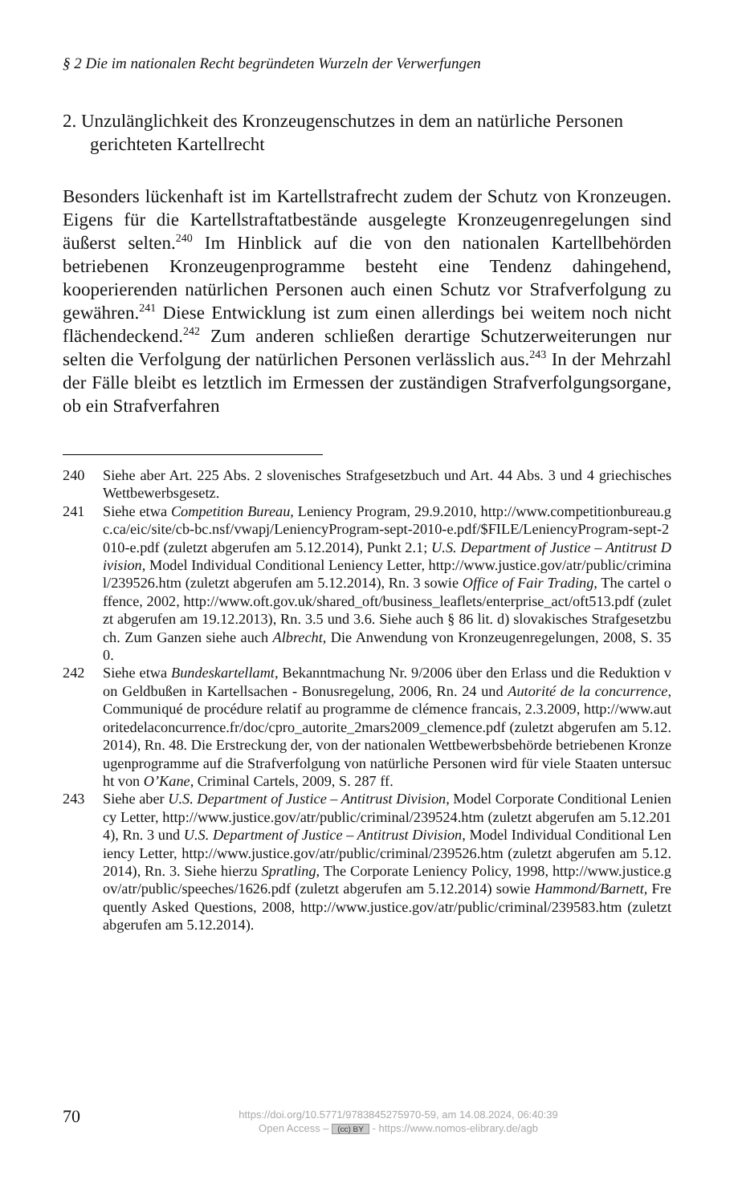§ 2 Die im nationalen Recht begründeten Wurzeln der Verwerfungen
2. Unzulänglichkeit des Kronzeugenschutzes in dem an natürliche Personen gerichteten Kartellrecht
Besonders lückenhaft ist im Kartellstrafrecht zudem der Schutz von Kronzeugen. Eigens für die Kartellstraftatbestände ausgelegte Kronzeugenregelungen sind äußerst selten.<sup>240</sup> Im Hinblick auf die von den nationalen Kartellbehörden betriebenen Kronzeugenprogramme besteht eine Tendenz dahingehend, kooperierenden natürlichen Personen auch einen Schutz vor Strafverfolgung zu gewähren.<sup>241</sup> Diese Entwicklung ist zum einen allerdings bei weitem noch nicht flächendeckend.<sup>242</sup> Zum anderen schließen derartige Schutzerweiterungen nur selten die Verfolgung der natürlichen Personen verlässlich aus.<sup>243</sup> In der Mehrzahl der Fälle bleibt es letztlich im Ermessen der zuständigen Strafverfolgungsorgane, ob ein Strafverfahren
240 Siehe aber Art. 225 Abs. 2 slovenisches Strafgesetzbuch und Art. 44 Abs. 3 und 4 griechisches Wettbewerbsgesetz.
241 Siehe etwa Competition Bureau, Leniency Program, 29.9.2010, http://www.competitionbureau.gc.ca/eic/site/cb-bc.nsf/vwapj/LeniencyProgram-sept-2010-e.pdf/$FILE/LeniencyProgram-sept-2010-e.pdf (zuletzt abgerufen am 5.12.2014), Punkt 2.1; U.S. Department of Justice – Antitrust Division, Model Individual Conditional Leniency Letter, http://www.justice.gov/atr/public/criminal/239526.htm (zuletzt abgerufen am 5.12.2014), Rn. 3 sowie Office of Fair Trading, The cartel offence, 2002, http://www.oft.gov.uk/shared_oft/business_leaflets/enterprise_act/oft513.pdf (zuletzt abgerufen am 19.12.2013), Rn. 3.5 und 3.6. Siehe auch § 86 lit. d) slovakisches Strafgesetzbuch. Zum Ganzen siehe auch Albrecht, Die Anwendung von Kronzeugenregelungen, 2008, S. 350.
242 Siehe etwa Bundeskartellamt, Bekanntmachung Nr. 9/2006 über den Erlass und die Reduktion von Geldbußen in Kartellsachen - Bonusregelung, 2006, Rn. 24 und Autorité de la concurrence, Communiqué de procédure relatif au programme de clémence francais, 2.3.2009, http://www.autoritedelaconcurrence.fr/doc/cpro_autorite_2mars2009_clemence.pdf (zuletzt abgerufen am 5.12.2014), Rn. 48. Die Erstreckung der, von der nationalen Wettbewerbsbehörde betriebenen Kronzeugenprogramme auf die Strafverfolgung von natürliche Personen wird für viele Staaten untersucht von O’Kane, Criminal Cartels, 2009, S. 287 ff.
243 Siehe aber U.S. Department of Justice – Antitrust Division, Model Corporate Conditional Leniency Letter, http://www.justice.gov/atr/public/criminal/239524.htm (zuletzt abgerufen am 5.12.2014), Rn. 3 und U.S. Department of Justice – Antitrust Division, Model Individual Conditional Leniency Letter, http://www.justice.gov/atr/public/criminal/239526.htm (zuletzt abgerufen am 5.12.2014), Rn. 3. Siehe hierzu Spratling, The Corporate Leniency Policy, 1998, http://www.justice.gov/atr/public/speeches/1626.pdf (zuletzt abgerufen am 5.12.2014) sowie Hammond/Barnett, Frequently Asked Questions, 2008, http://www.justice.gov/atr/public/criminal/239583.htm (zuletzt abgerufen am 5.12.2014).
70
https://doi.org/10.5771/9783845275970-59, am 14.08.2024, 06:40:39
Open Access – (cc) BY - https://www.nomos-elibrary.de/agb